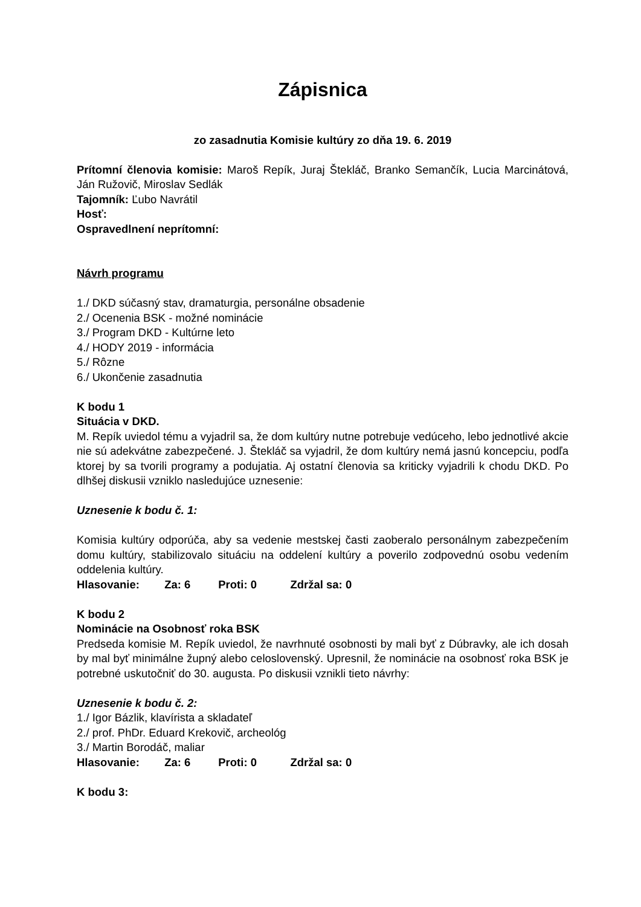Zápisnica
zo zasadnutia Komisie kultúry zo dňa 19. 6. 2019
Prítomní členovia komisie: Maroš Repík, Juraj Štekláč, Branko Semančík, Lucia Marcinátová, Ján Ružovič, Miroslav Sedlák
Tajomník: Ľubo Navrátil
Hosť:
Ospravedlnení neprítomní:
Návrh programu
1./ DKD súčasný stav, dramaturgia, personálne obsadenie
2./ Ocenenia BSK - možné nominácie
3./ Program DKD - Kultúrne leto
4./ HODY 2019 - informácia
5./ Rôzne
6./ Ukončenie zasadnutia
K bodu 1
Situácia v DKD.
M. Repík uviedol tému a vyjadril sa, že dom kultúry nutne potrebuje vedúceho, lebo jednotlivé akcie nie sú adekvátne zabezpečené. J. Štekláč sa vyjadril, že dom kultúry nemá jasnú koncepciu, podľa ktorej by sa tvorili programy a podujatia. Aj ostatní členovia sa kriticky vyjadrili k chodu DKD. Po dlhšej diskusii vzniklo nasledujúce uznesenie:
Uznesenie k bodu č. 1:
Komisia kultúry odporúča, aby sa vedenie mestskej časti zaoberalo personálnym zabezpečením domu kultúry, stabilizovalo situáciu na oddelení kultúry a poverilo zodpovednú osobu vedením oddelenia kultúry.
Hlasovanie: Za: 6 Proti: 0 Zdržal sa: 0
K bodu 2
Nominácie na Osobnosť roka BSK
Predseda komisie M. Repík uviedol, že navrhnuté osobnosti by mali byť z Dúbravky, ale ich dosah by mal byť minimálne župný alebo celoslovenský. Upresnil, že nominácie na osobnosť roka BSK je potrebné uskutočniť do 30. augusta. Po diskusii vznikli tieto návrhy:
Uznesenie k bodu č. 2:
1./ Igor Bázlik, klavírista a skladateľ
2./ prof. PhDr. Eduard Krekovič, archeológ
3./ Martin Borodáč, maliar
Hlasovanie: Za: 6 Proti: 0 Zdržal sa: 0
K bodu 3: